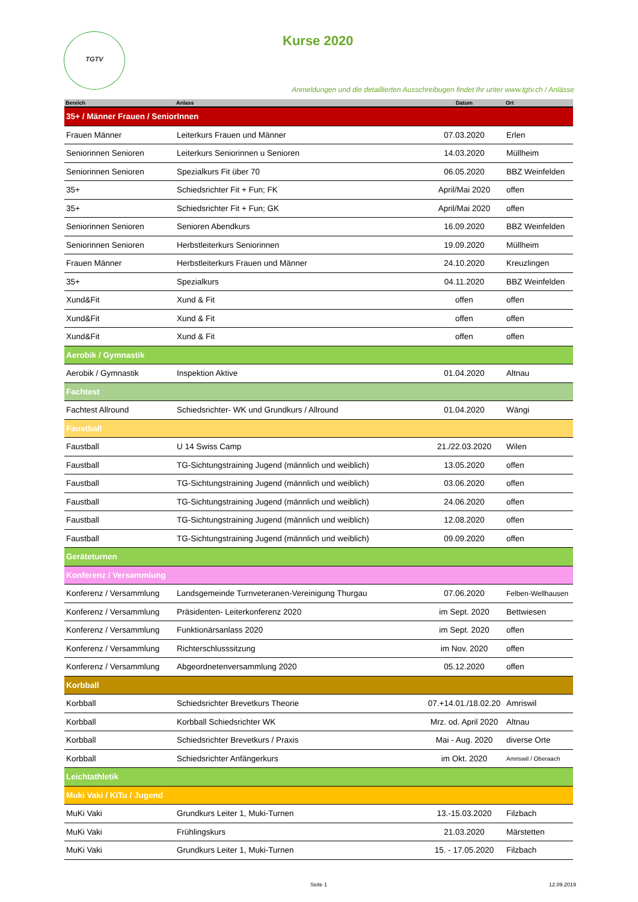TGTV Kurse 2020
Anmeldungen und die detaillierten Ausschreibugen findet Ihr unter www.tgtv.ch / Anlässe
| Bereich | Anlass | Datum | Ort |
| --- | --- | --- | --- |
| 35+ / Männer Frauen / SeniorInnen | | | |
| Frauen Männer | Leiterkurs Frauen und Männer | 07.03.2020 | Erlen |
| Seniorinnen Senioren | Leiterkurs Seniorinnen u Senioren | 14.03.2020 | Müllheim |
| Seniorinnen Senioren | Spezialkurs Fit über 70 | 06.05.2020 | BBZ Weinfelden |
| 35+ | Schiedsrichter Fit + Fun; FK | April/Mai 2020 | offen |
| 35+ | Schiedsrichter Fit + Fun; GK | April/Mai 2020 | offen |
| Seniorinnen Senioren | Senioren Abendkurs | 16.09.2020 | BBZ Weinfelden |
| Seniorinnen Senioren | Herbstleiterkurs Seniorinnen | 19.09.2020 | Müllheim |
| Frauen Männer | Herbstleiterkurs Frauen und Männer | 24.10.2020 | Kreuzlingen |
| 35+ | Spezialkurs | 04.11.2020 | BBZ Weinfelden |
| Xund&Fit | Xund & Fit | offen | offen |
| Xund&Fit | Xund & Fit | offen | offen |
| Xund&Fit | Xund & Fit | offen | offen |
| Aerobik / Gymnastik | | | |
| Aerobik / Gymnastik | Inspektion Aktive | 01.04.2020 | Altnau |
| Fachtest | | | |
| Fachtest Allround | Schiedsrichter- WK und Grundkurs / Allround | 01.04.2020 | Wängi |
| Faustball | | | |
| Faustball | U 14 Swiss Camp | 21./22.03.2020 | Wilen |
| Faustball | TG-Sichtungstraining Jugend (männlich und weiblich) | 13.05.2020 | offen |
| Faustball | TG-Sichtungstraining Jugend (männlich und weiblich) | 03.06.2020 | offen |
| Faustball | TG-Sichtungstraining Jugend (männlich und weiblich) | 24.06.2020 | offen |
| Faustball | TG-Sichtungstraining Jugend (männlich und weiblich) | 12.08.2020 | offen |
| Faustball | TG-Sichtungstraining Jugend (männlich und weiblich) | 09.09.2020 | offen |
| Geräteturnen | | | |
| Konferenz / Versammlung | | | |
| Konferenz / Versammlung | Landsgemeinde Turnveteranen-Vereinigung Thurgau | 07.06.2020 | Felben-Wellhausen |
| Konferenz / Versammlung | Präsidenten- Leiterkonferenz 2020 | im Sept. 2020 | Bettwiesen |
| Konferenz / Versammlung | Funktionärsanlass 2020 | im Sept. 2020 | offen |
| Konferenz / Versammlung | Richterschlusssitzung | im Nov. 2020 | offen |
| Konferenz / Versammlung | Abgeordnetenversammlung 2020 | 05.12.2020 | offen |
| Korbball | | | |
| Korbball | Schiedsrichter Brevetkurs Theorie | 07.+14.01./18.02.20 | Amriswil |
| Korbball | Korbball Schiedsrichter WK | Mrz. od. April 2020 | Altnau |
| Korbball | Schiedsrichter Brevetkurs / Praxis | Mai - Aug. 2020 | diverse Orte |
| Korbball | Schiedsrichter Anfängerkurs | im Okt. 2020 | Amriswil / Oberaach |
| Leichtathletik | | | |
| Muki Vaki / KiTu / Jugend | | | |
| MuKi Vaki | Grundkurs Leiter 1, Muki-Turnen | 13.-15.03.2020 | Filzbach |
| MuKi Vaki | Frühlingskurs | 21.03.2020 | Märstetten |
| MuKi Vaki | Grundkurs Leiter 1, Muki-Turnen | 15. - 17.05.2020 | Filzbach |
Seite 1 12.09.2019